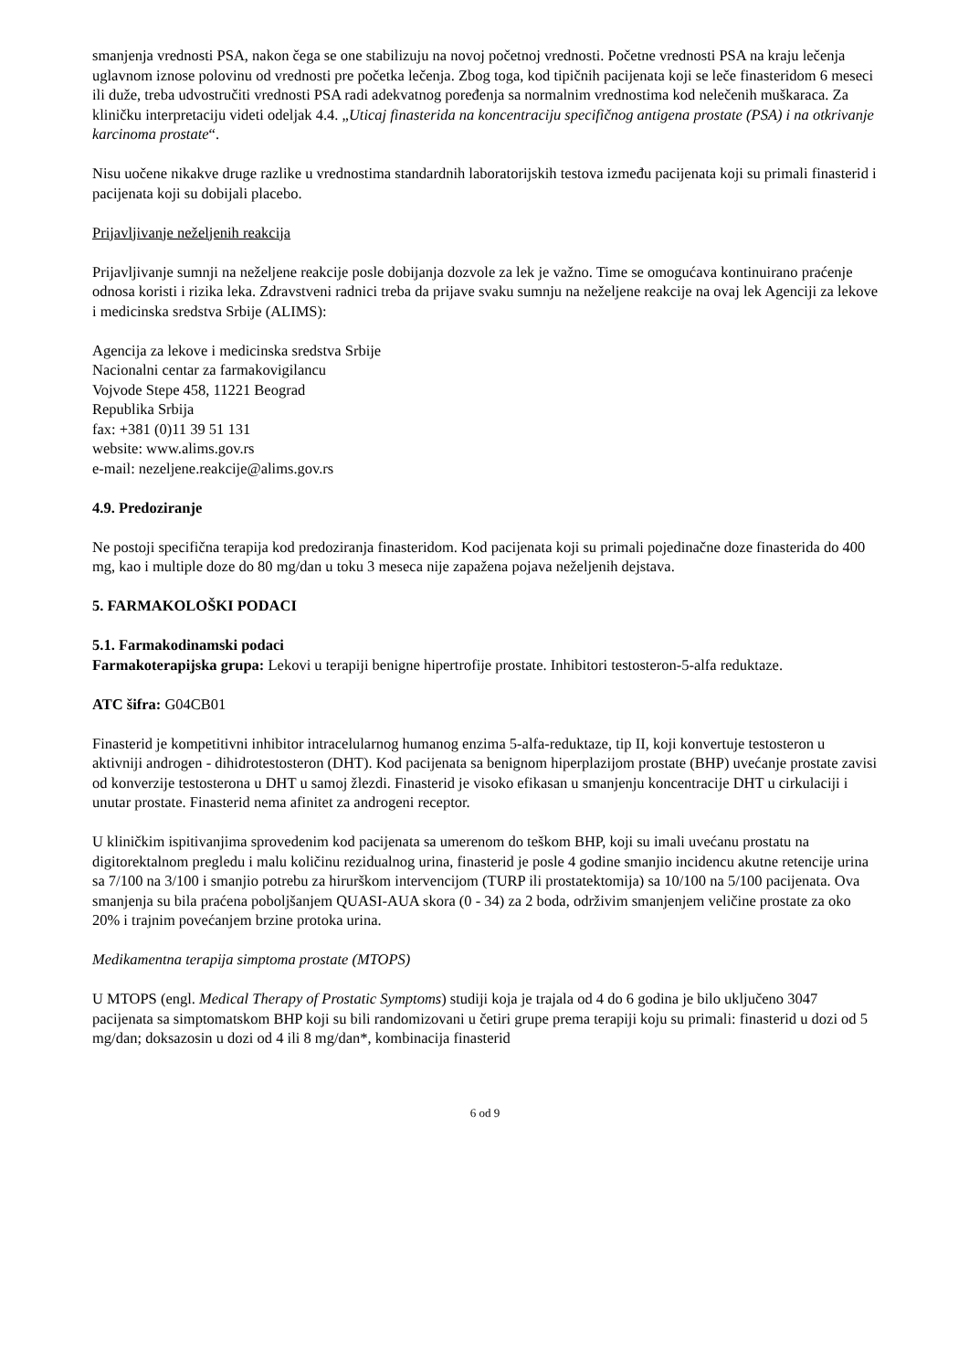smanjenja vrednosti PSA, nakon čega se one stabilizuju na novoj početnoj vrednosti. Početne vrednosti PSA na kraju lečenja uglavnom iznose polovinu od vrednosti pre početka lečenja. Zbog toga, kod tipičnih pacijenata koji se leče finasteridom 6 meseci ili duže, treba udvostručiti vrednosti PSA radi adekvatnog poređenja sa normalnim vrednostima kod nelečenih muškaraca. Za kliničku interpretaciju videti odeljak 4.4. „Uticaj finasterida na koncentraciju specifičnog antigena prostate (PSA) i na otkrivanje karcinoma prostate“.
Nisu uočene nikakve druge razlike u vrednostima standardnih laboratorijskih testova između pacijenata koji su primali finasterid i pacijenata koji su dobijali placebo.
Prijavljivanje neželjenih reakcija
Prijavljivanje sumnji na neželjene reakcije posle dobijanja dozvole za lek je važno. Time se omogućava kontinuirano praćenje odnosa koristi i rizika leka. Zdravstveni radnici treba da prijave svaku sumnju na neželjene reakcije na ovaj lek Agenciji za lekove i medicinska sredstva Srbije (ALIMS):
Agencija za lekove i medicinska sredstva Srbije
Nacionalni centar za farmakovigilancu
Vojvode Stepe 458, 11221 Beograd
Republika Srbija
fax: +381 (0)11 39 51 131
website: www.alims.gov.rs
e-mail: nezeljene.reakcije@alims.gov.rs
4.9. Predoziranje
Ne postoji specifična terapija kod predoziranja finasteridom. Kod pacijenata koji su primali pojedinačne doze finasterida do 400 mg, kao i multiple doze do 80 mg/dan u toku 3 meseca nije zapažena pojava neželjenih dejstava.
5. FARMAKOLOŠKI PODACI
5.1. Farmakodinamski podaci
Farmakoterapijska grupa: Lekovi u terapiji benigne hipertrofije prostate. Inhibitori testosteron-5-alfa reduktaze.
ATC šifra: G04CB01
Finasterid je kompetitivni inhibitor intracelularnog humanog enzima 5-alfa-reduktaze, tip II, koji konvertuje testosteron u aktivniji androgen - dihidrotestosteron (DHT). Kod pacijenata sa benignom hiperplazijom prostate (BHP) uvećanje prostate zavisi od konverzije testosterona u DHT u samoj žlezdi. Finasterid je visoko efikasan u smanjenju koncentracije DHT u cirkulaciji i unutar prostate. Finasterid nema afinitet za androgeni receptor.
U kliničkim ispitivanjima sprovedenim kod pacijenata sa umerenom do teškom BHP, koji su imali uvećanu prostatu na digitorektalnom pregledu i malu količinu rezidualnog urina, finasterid je posle 4 godine smanjio incidencu akutne retencije urina sa 7/100 na 3/100 i smanjio potrebu za hirurškom intervencijom (TURP ili prostatektomija) sa 10/100 na 5/100 pacijenata. Ova smanjenja su bila praćena poboljšanjem QUASI-AUA skora (0 - 34) za 2 boda, održivim smanjenjem veličine prostate za oko 20% i trajnim povećanjem brzine protoka urina.
Medikamentna terapija simptoma prostate (MTOPS)
U MTOPS (engl. Medical Therapy of Prostatic Symptoms) studiji koja je trajala od 4 do 6 godina je bilo uključeno 3047 pacijenata sa simptomatskom BHP koji su bili randomizovani u četiri grupe prema terapiji koju su primali: finasterid u dozi od 5 mg/dan; doksazosin u dozi od 4 ili 8 mg/dan*, kombinacija finasterid
6 od 9